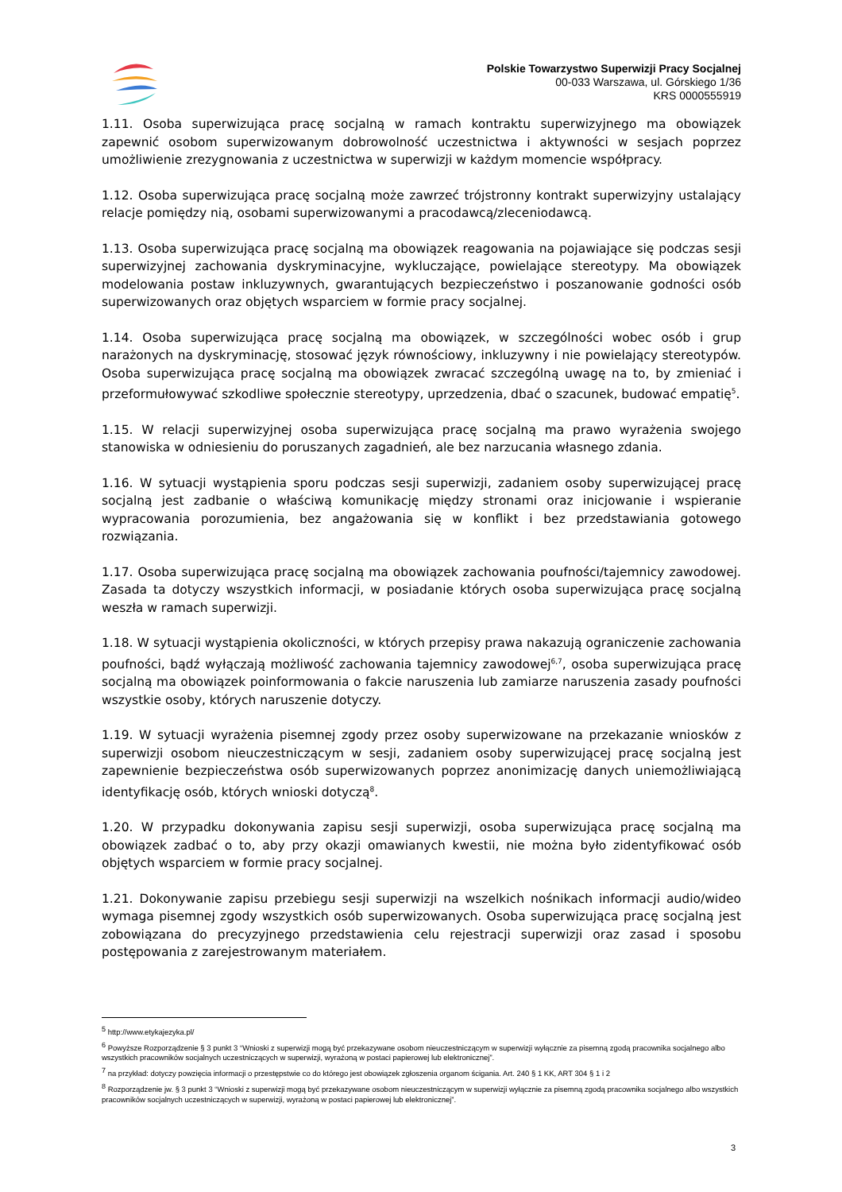Polskie Towarzystwo Superwizji Pracy Socjalnej
00-033 Warszawa, ul. Górskiego 1/36
KRS 0000555919
1.11. Osoba superwizująca pracę socjalną w ramach kontraktu superwizyjnego ma obowiązek zapewnić osobom superwizowanym dobrowolność uczestnictwa i aktywności w sesjach poprzez umożliwienie zrezygnowania z uczestnictwa w superwizji w każdym momencie współpracy.
1.12. Osoba superwizująca pracę socjalną może zawrzeć trójstronny kontrakt superwizyjny ustalający relacje pomiędzy nią, osobami superwizowanymi a pracodawcą/zleceniodawcą.
1.13. Osoba superwizująca pracę socjalną ma obowiązek reagowania na pojawiające się podczas sesji superwizyjnej zachowania dyskryminacyjne, wykluczające, powielające stereotypy. Ma obowiązek modelowania postaw inkluzywnych, gwarantujących bezpieczeństwo i poszanowanie godności osób superwizowanych oraz objętych wsparciem w formie pracy socjalnej.
1.14. Osoba superwizująca pracę socjalną ma obowiązek, w szczególności wobec osób i grup narażonych na dyskryminację, stosować język równościowy, inkluzywny i nie powielający stereotypów. Osoba superwizująca pracę socjalną ma obowiązek zwracać szczególną uwagę na to, by zmieniać i przeformułowywać szkodliwe społecznie stereotypy, uprzedzenia, dbać o szacunek, budować empatię<sup>5</sup>.
1.15. W relacji superwizyjnej osoba superwizująca pracę socjalną ma prawo wyrażenia swojego stanowiska w odniesieniu do poruszanych zagadnień, ale bez narzucania własnego zdania.
1.16. W sytuacji wystąpienia sporu podczas sesji superwizji, zadaniem osoby superwizującej pracę socjalną jest zadbanie o właściwą komunikację między stronami oraz inicjowanie i wspieranie wypracowania porozumienia, bez angażowania się w konflikt i bez przedstawiania gotowego rozwiązania.
1.17. Osoba superwizująca pracę socjalną ma obowiązek zachowania poufności/tajemnicy zawodowej. Zasada ta dotyczy wszystkich informacji, w posiadanie których osoba superwizująca pracę socjalną weszła w ramach superwizji.
1.18. W sytuacji wystąpienia okoliczności, w których przepisy prawa nakazują ograniczenie zachowania poufności, bądź wyłączają możliwość zachowania tajemnicy zawodowej<sup>6,7</sup>, osoba superwizująca pracę socjalną ma obowiązek poinformowania o fakcie naruszenia lub zamiarze naruszenia zasady poufności wszystkie osoby, których naruszenie dotyczy.
1.19. W sytuacji wyrażenia pisemnej zgody przez osoby superwizowane na przekazanie wniosków z superwizji osobom nieuczestniczącym w sesji, zadaniem osoby superwizującej pracę socjalną jest zapewnienie bezpieczeństwa osób superwizowanych poprzez anonimizację danych uniemożliwiającą identyfikację osób, których wnioski dotyczą<sup>8</sup>.
1.20. W przypadku dokonywania zapisu sesji superwizji, osoba superwizująca pracę socjalną ma obowiązek zadbać o to, aby przy okazji omawianych kwestii, nie można było zidentyfikować osób objętych wsparciem w formie pracy socjalnej.
1.21. Dokonywanie zapisu przebiegu sesji superwizji na wszelkich nośnikach informacji audio/wideo wymaga pisemnej zgody wszystkich osób superwizowanych. Osoba superwizująca pracę socjalną jest zobowiązana do precyzyjnego przedstawienia celu rejestracji superwizji oraz zasad i sposobu postępowania z zarejestrowanym materiałem.
<sup>5</sup> http://www.etykajezyka.pl/
<sup>6</sup> Powyższe Rozporządzenie § 3 punkt 3 “Wnioski z superwizji mogą być przekazywane osobom nieuczestniczącym w superwizji wyłącznie za pisemną zgodą pracownika socjalnego albo wszystkich pracowników socjalnych uczestniczących w superwizji, wyrażoną w postaci papierowej lub elektronicznej”.
<sup>7</sup> na przykład: dotyczy powzięcia informacji o przestępstwie co do którego jest obowiązek zgłoszenia organom ścigania. Art. 240 § 1 KK, ART 304 § 1 i 2
<sup>8</sup> Rozporządzenie jw. § 3 punkt 3 “Wnioski z superwizji mogą być przekazywane osobom nieuczestniczącym w superwizji wyłącznie za pisemną zgodą pracownika socjalnego albo wszystkich pracowników socjalnych uczestniczących w superwizji, wyrażoną w postaci papierowej lub elektronicznej”.
3